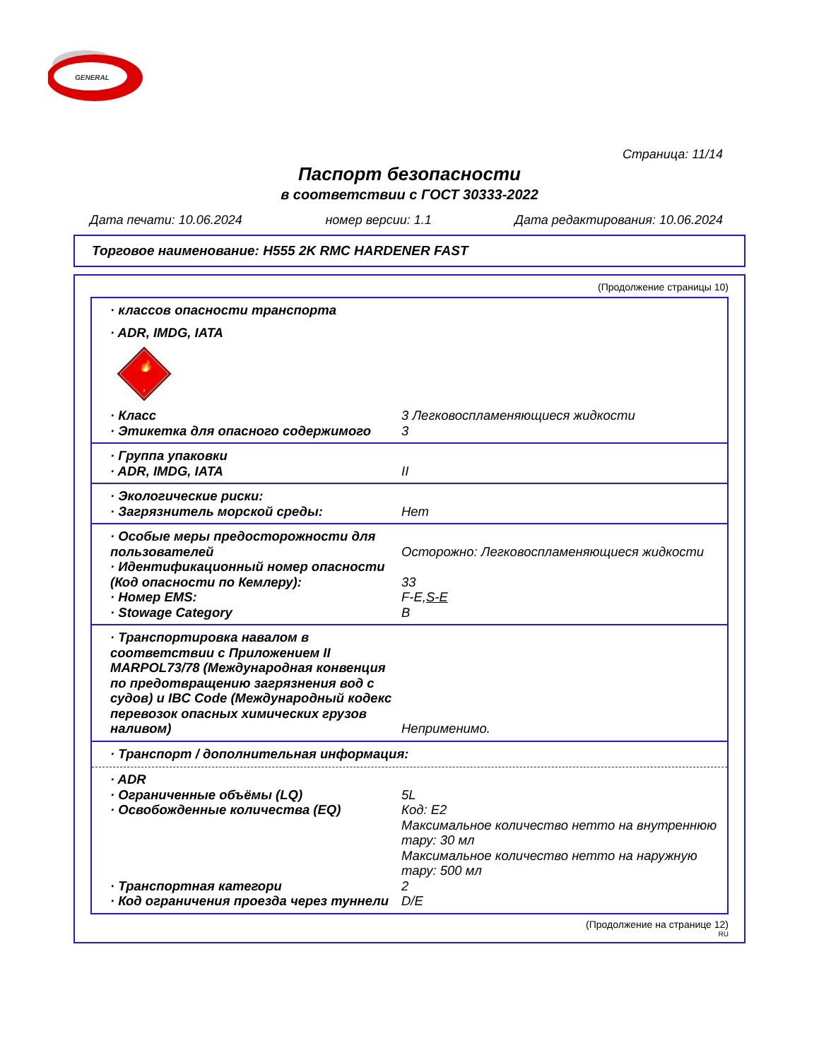GENERAL
Страница: 11/14
Паспорт безопасности
в соответствии с ГОСТ 30333-2022
Дата печати: 10.06.2024 номер версии: 1.1 Дата редактирования: 10.06.2024
Торговое наименование: H555 2K RMC HARDENER FAST
(Продолжение страницы 10)
· классов опасности транспорта
· ADR, IMDG, IATA
🔥
3
· Класс 3 Легковоспламеняющиеся жидкости
· Этикетка для опасного содержимого 3
· Группа упаковки
· ADR, IMDG, IATA II
· Экологические риски:
· Загрязнитель морской среды: Нет
· Особые меры предосторожности для пользователей Осторожно: Легковоспламеняющиеся жидкости
· Идентификационный номер опасности (Код опасности по Кемлеру): 33
· Номер EMS: F-E,S-E
· Stowage Category B
· Транспортировка навалом в соответствии с Приложением II MARPOL73/78 (Международная конвенция по предотвращению загрязнения вод с судов) и IBC Code (Международный кодекс перевозок опасных химических грузов наливом) Неприменимо.
· Транспорт / дополнительная информация:
· ADR
· Ограниченные объёмы (LQ) 5L
· Освобожденные количества (EQ) Код: E2
Максимальное количество нетто на внутреннюю тару: 30 мл
Максимальное количество нетто на наружную тару: 500 мл
· Транспортная категори 2
· Код ограничения проезда через туннели D/E
(Продолжение на странице 12)
RU